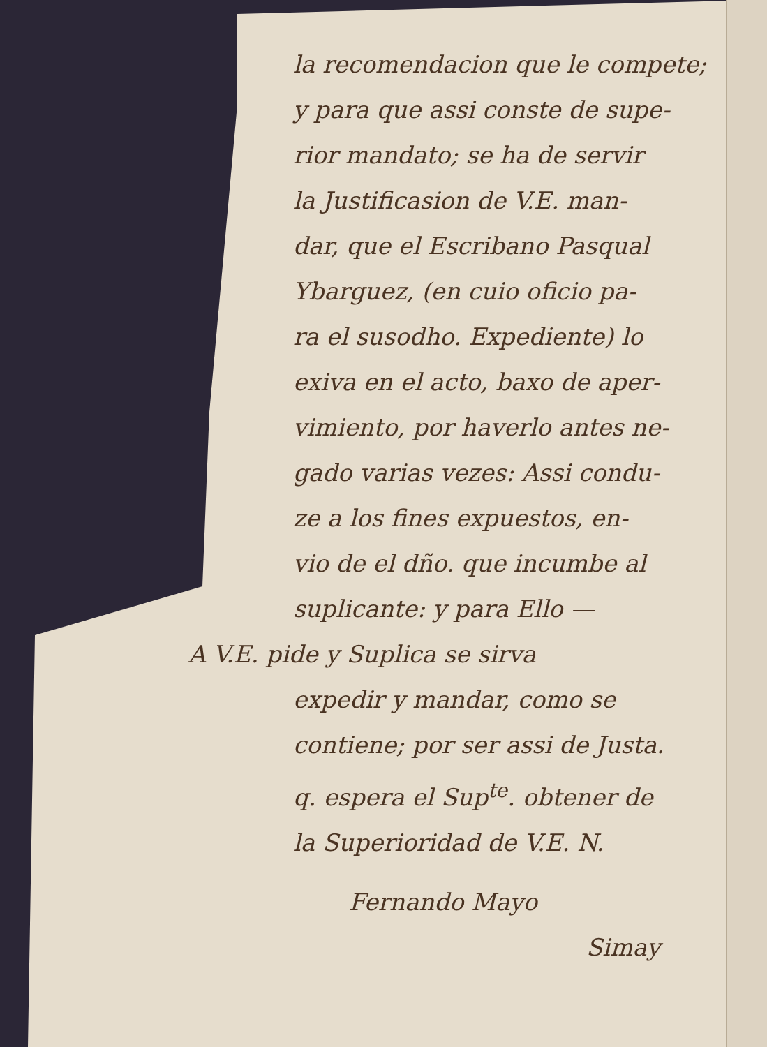la recomendacion que le compete;
y para que assi conste de supe-
rior mandato; se ha de servir
la Justificasion de V.E. man-
dar, que el Escribano Pasqual
Ybarguez, (en cuio oficio pa-
ra el susodho. Expediente) lo
exiva en el acto, baxo de aper-
vimiento, por haverlo antes ne-
gado varias vezes: Assi condu-
ze a los fines expuestos, en-
vio de el dño. que incumbe al
suplicante: y para Ello —
A V.E. pide y Suplica se sirva
expedir y mandar, como se
contiene; por ser assi de Justa.
q. espera el Sup<sup>te</sup>. obtener de
la Superioridad de V.E. N.
Fernando Mayo
Simay